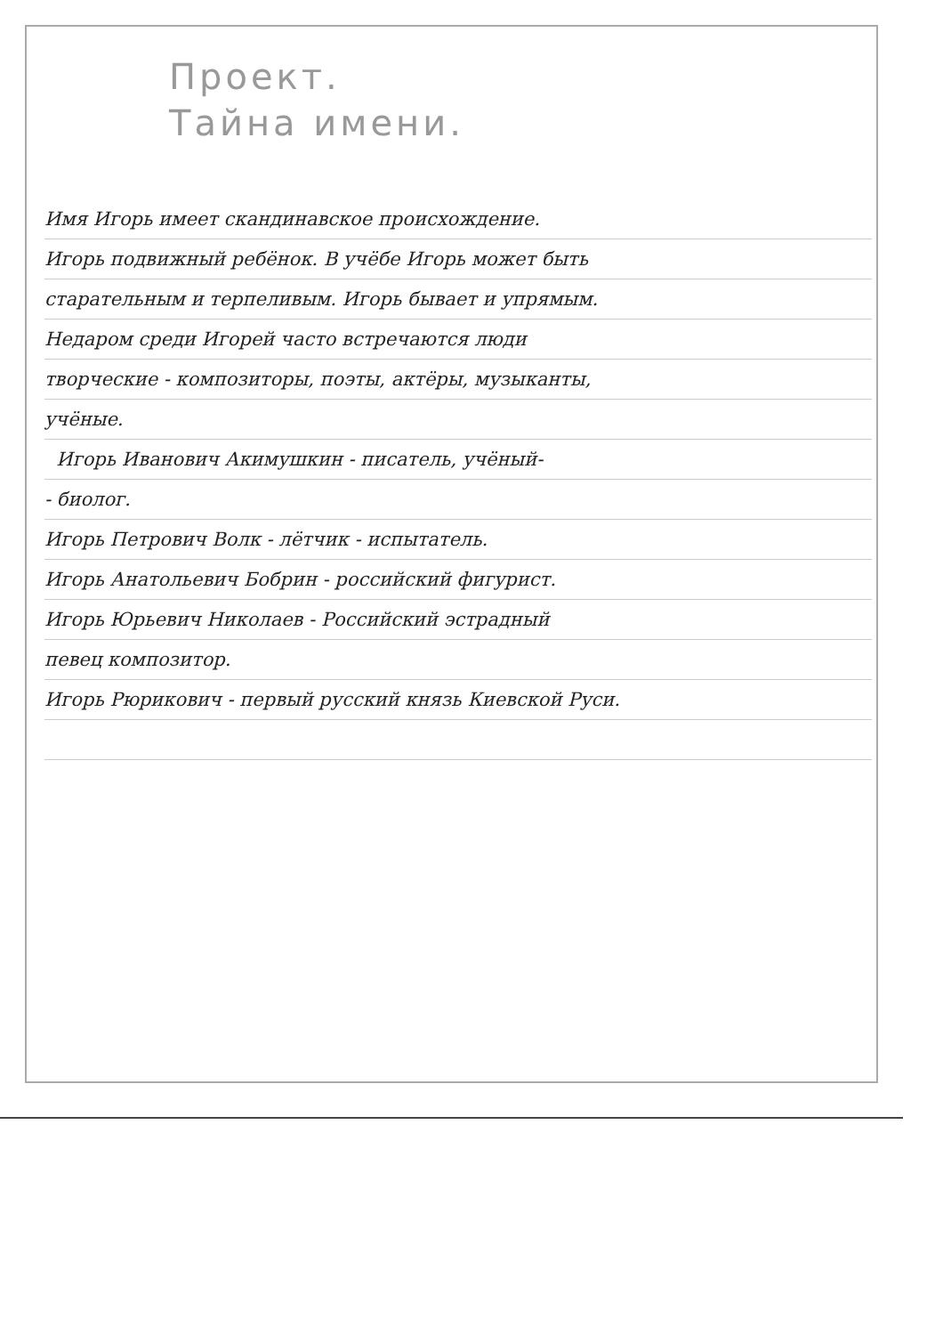Проект.
Тайна имени.
Имя Игорь имеет скандинавское происхождение.
Игорь подвижный ребёнок. В учёбе Игорь может быть
старательным и терпеливым. Игорь бывает и упрямым.
Недаром среди Игорей часто встречаются люди
творческие - композиторы, поэты, актёры, музыканты,
учёные.
Игорь Иванович Акимушкин - писатель, учёный-
- биолог.
Игорь Петрович Волк - лётчик - испытатель.
Игорь Анатольевич Бобрин - российский фигурист.
Игорь Юрьевич Николаев - Российский эстрадный
певец композитор.
Игорь Рюрикович - первый русский князь Киевской Руси.